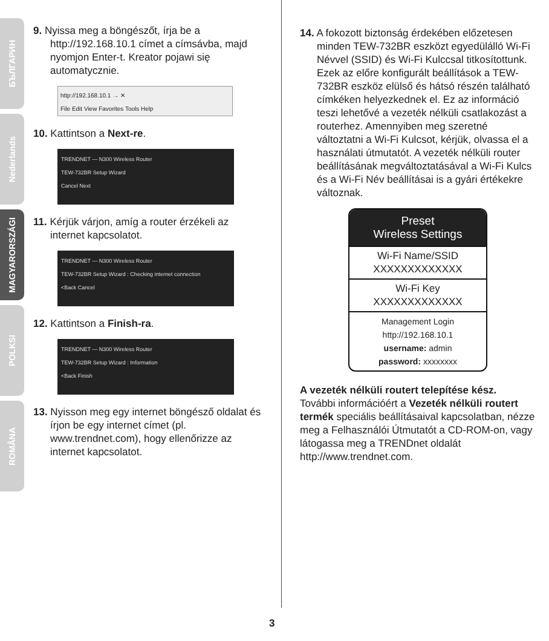БЪЛГАРИН
Nederlands
MAGYARORSZÁGI
POLKSI
ROMÂNA
9. Nyissa meg a böngészőt, írja be a http://192.168.10.1 címet a címsávba, majd nyomjon Enter-t. Kreator pojawi się automatycznie.
http://192.168.10.1 → ✕
File Edit View Favorites Tools Help
10. Kattintson a Next-re.
TRENDNET — N300 Wireless Router
TEW-732BR Setup Wizard
Cancel Next
11. Kérjük várjon, amíg a router érzékeli az internet kapcsolatot.
TRENDNET — N300 Wireless Router
TEW-732BR Setup Wizard : Checking internet connection
<Back Cancel
12. Kattintson a Finish-ra.
TRENDNET — N300 Wireless Router
TEW-732BR Setup Wizard : Information
<Back Finish
13. Nyisson meg egy internet böngésző oldalat és írjon be egy internet címet (pl. www.trendnet.com), hogy ellenőrizze az internet kapcsolatot.
14. A fokozott biztonság érdekében előzetesen minden TEW-732BR eszközt egyedülálló Wi-Fi Névvel (SSID) és Wi-Fi Kulccsal titkosítottunk. Ezek az előre konfigurált beállítások a TEW-732BR eszköz elülső és hátsó részén található címkéken helyezkednek el. Ez az információ teszi lehetővé a vezeték nélküli csatlakozást a routerhez. Amennyiben meg szeretné változtatni a Wi-Fi Kulcsot, kérjük, olvassa el a használati útmutatót. A vezeték nélküli router beállításának megváltoztatásával a Wi-Fi Kulcs és a Wi-Fi Név beállításai is a gyári értékekre változnak.
Preset
Wireless Settings
Wi-Fi Name/SSID
XXXXXXXXXXXXX
Wi-Fi Key
XXXXXXXXXXXXX
Management Login
http://192.168.10.1
username: admin
password: xxxxxxxx
A vezeték nélküli routert telepítése kész.
További információért a Vezeték nélküli routert termék speciális beállításaival kapcsolatban, nézze meg a Felhasználói Útmutatót a CD-ROM-on, vagy látogassa meg a TRENDnet oldalát http://www.trendnet.com.
3